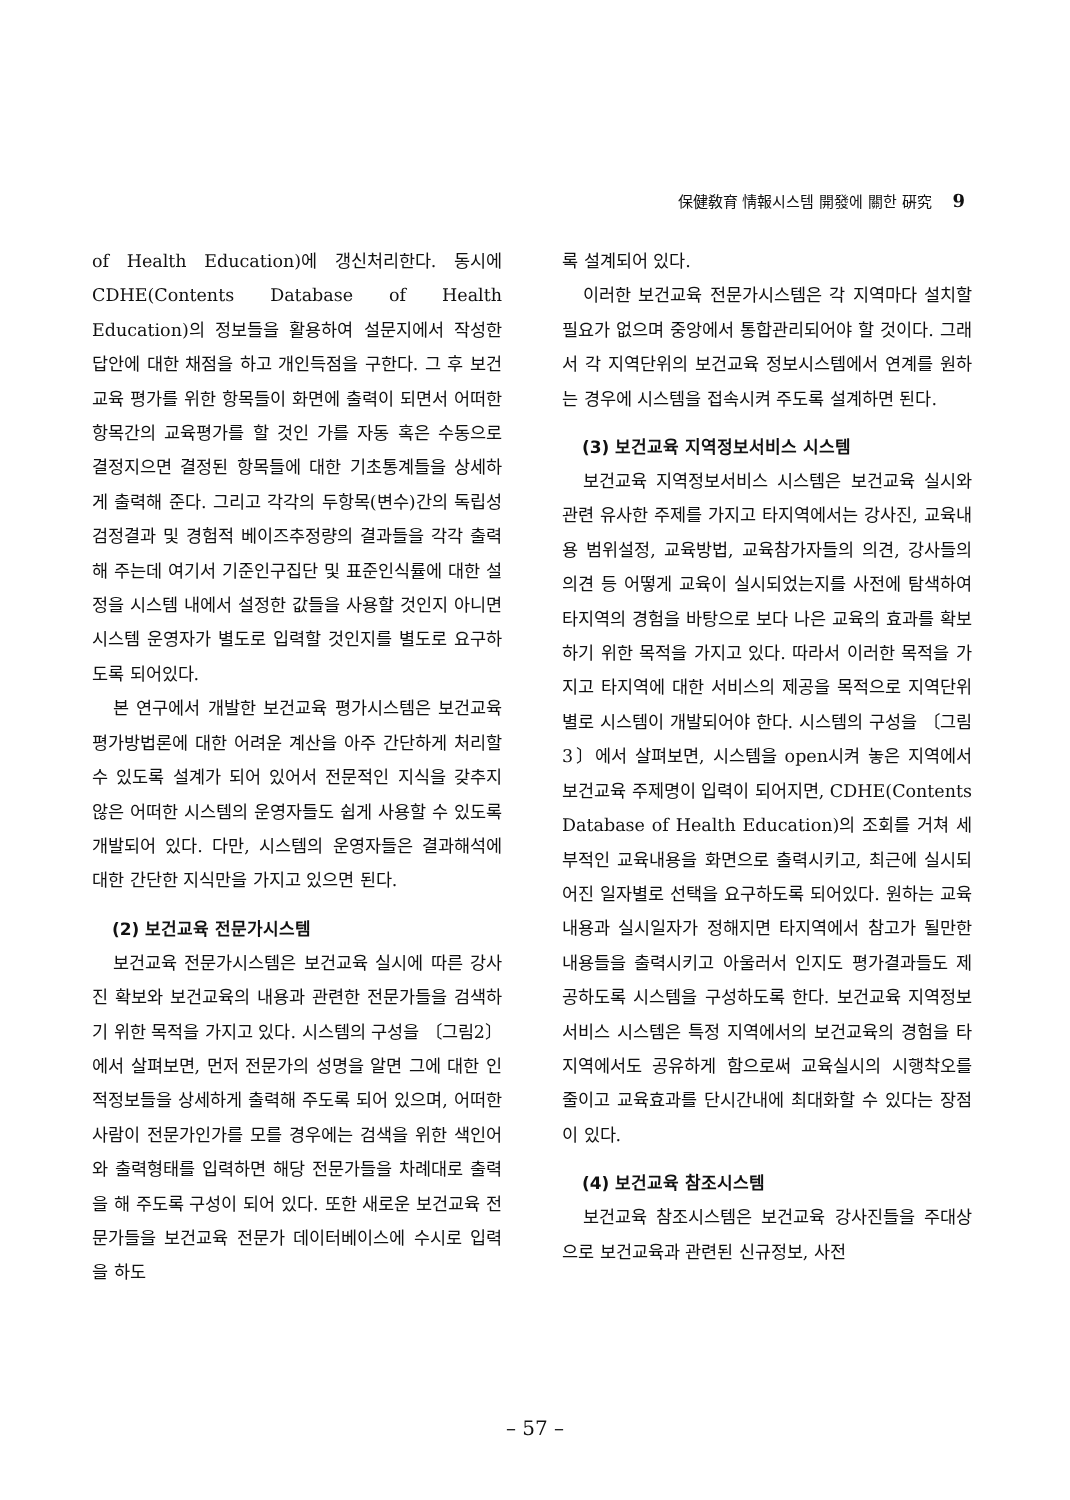保健敎育 情報시스템 開發에 關한 硏究 9
of Health Education)에 갱신처리한다. 동시에 CDHE(Contents Database of Health Education)의 정보들을 활용하여 설문지에서 작성한 답안에 대한 채점을 하고 개인득점을 구한다. 그 후 보건교육 평가를 위한 항목들이 화면에 출력이 되면서 어떠한 항목간의 교육평가를 할 것인 가를 자동 혹은 수동으로 결정지으면 결정된 항목들에 대한 기초통계들을 상세하게 출력해 준다. 그리고 각각의 두항목(변수)간의 독립성 검정결과 및 경험적 베이즈추정량의 결과들을 각각 출력해 주는데 여기서 기준인구집단 및 표준인식률에 대한 설정을 시스템 내에서 설정한 값들을 사용할 것인지 아니면 시스템 운영자가 별도로 입력할 것인지를 별도로 요구하도록 되어있다.
본 연구에서 개발한 보건교육 평가시스템은 보건교육 평가방법론에 대한 어려운 계산을 아주 간단하게 처리할 수 있도록 설계가 되어 있어서 전문적인 지식을 갖추지 않은 어떠한 시스템의 운영자들도 쉽게 사용할 수 있도록 개발되어 있다. 다만, 시스템의 운영자들은 결과해석에 대한 간단한 지식만을 가지고 있으면 된다.
(2) 보건교육 전문가시스템
보건교육 전문가시스템은 보건교육 실시에 따른 강사진 확보와 보건교육의 내용과 관련한 전문가들을 검색하기 위한 목적을 가지고 있다. 시스템의 구성을 〔그림2〕에서 살펴보면, 먼저 전문가의 성명을 알면 그에 대한 인적정보들을 상세하게 출력해 주도록 되어 있으며, 어떠한 사람이 전문가인가를 모를 경우에는 검색을 위한 색인어와 출력형태를 입력하면 해당 전문가들을 차례대로 출력을 해 주도록 구성이 되어 있다. 또한 새로운 보건교육 전문가들을 보건교육 전문가 데이터베이스에 수시로 입력을 하도
록 설계되어 있다.
이러한 보건교육 전문가시스템은 각 지역마다 설치할 필요가 없으며 중앙에서 통합관리되어야 할 것이다. 그래서 각 지역단위의 보건교육 정보시스템에서 연계를 원하는 경우에 시스템을 접속시켜 주도록 설계하면 된다.
(3) 보건교육 지역정보서비스 시스템
보건교육 지역정보서비스 시스템은 보건교육 실시와 관련 유사한 주제를 가지고 타지역에서는 강사진, 교육내용 범위설정, 교육방법, 교육참가자들의 의견, 강사들의 의견 등 어떻게 교육이 실시되었는지를 사전에 탐색하여 타지역의 경험을 바탕으로 보다 나은 교육의 효과를 확보하기 위한 목적을 가지고 있다. 따라서 이러한 목적을 가지고 타지역에 대한 서비스의 제공을 목적으로 지역단위별로 시스템이 개발되어야 한다. 시스템의 구성을 〔그림3〕에서 살펴보면, 시스템을 open시켜 놓은 지역에서 보건교육 주제명이 입력이 되어지면, CDHE(Contents Database of Health Education)의 조회를 거쳐 세부적인 교육내용을 화면으로 출력시키고, 최근에 실시되어진 일자별로 선택을 요구하도록 되어있다. 원하는 교육내용과 실시일자가 정해지면 타지역에서 참고가 될만한 내용들을 출력시키고 아울러서 인지도 평가결과들도 제공하도록 시스템을 구성하도록 한다. 보건교육 지역정보서비스 시스템은 특정 지역에서의 보건교육의 경험을 타지역에서도 공유하게 함으로써 교육실시의 시행착오를 줄이고 교육효과를 단시간내에 최대화할 수 있다는 장점이 있다.
(4) 보건교육 참조시스템
보건교육 참조시스템은 보건교육 강사진들을 주대상으로 보건교육과 관련된 신규정보, 사전
– 57 –